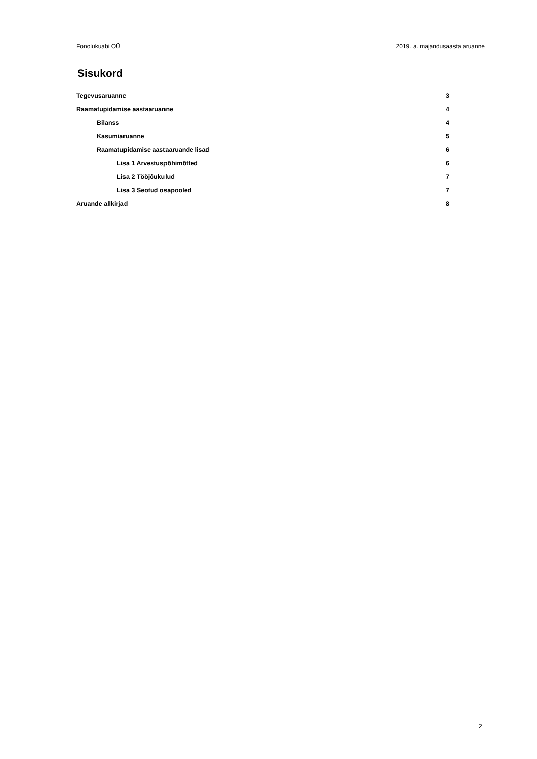Fonolukuabi OÜ 2019. a. majandusaasta aruanne
Sisukord
Tegevusaruanne 3
Raamatupidamise aastaaruanne 4
Bilanss 4
Kasumiaruanne 5
Raamatupidamise aastaaruande lisad 6
Lisa 1 Arvestuspõhimõtted 6
Lisa 2 Tööjõukulud 7
Lisa 3 Seotud osapooled 7
Aruande allkirjad 8
2